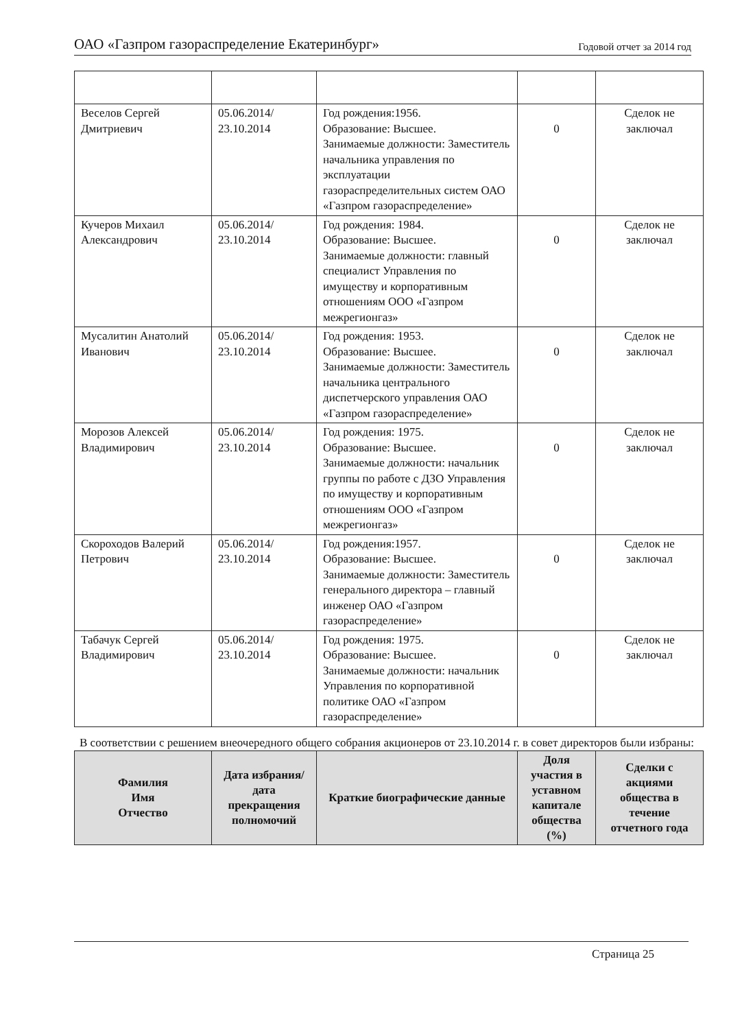ОАО «Газпром газораспределение Екатеринбург» Годовой отчет за 2014 год
| Веселов Сергей Дмитриевич | 05.06.2014/ 23.10.2014 | Год рождения:1956. Образование: Высшее. Занимаемые должности: Заместитель начальника управления по эксплуатации газораспределительных систем ОАО «Газпром газораспределение» | 0 | Сделок не заключал |
| Кучеров Михаил Александрович | 05.06.2014/ 23.10.2014 | Год рождения: 1984. Образование: Высшее. Занимаемые должности: главный специалист Управления по имуществу и корпоративным отношениям ООО «Газпром межрегионгаз» | 0 | Сделок не заключал |
| Мусалитин Анатолий Иванович | 05.06.2014/ 23.10.2014 | Год рождения: 1953. Образование: Высшее. Занимаемые должности: Заместитель начальника центрального диспетчерского управления ОАО «Газпром газораспределение» | 0 | Сделок не заключал |
| Морозов Алексей Владимирович | 05.06.2014/ 23.10.2014 | Год рождения: 1975. Образование: Высшее. Занимаемые должности: начальник группы по работе с ДЗО Управления по имуществу и корпоративным отношениям ООО «Газпром межрегионгаз» | 0 | Сделок не заключал |
| Скороходов Валерий Петрович | 05.06.2014/ 23.10.2014 | Год рождения:1957. Образование: Высшее. Занимаемые должности: Заместитель генерального директора – главный инженер ОАО «Газпром газораспределение» | 0 | Сделок не заключал |
| Табачук Сергей Владимирович | 05.06.2014/ 23.10.2014 | Год рождения: 1975. Образование: Высшее. Занимаемые должности: начальник Управления по корпоративной политике ОАО «Газпром газораспределение» | 0 | Сделок не заключал |
В соответствии с решением внеочередного общего собрания акционеров от 23.10.2014 г. в совет директоров были избраны:
| Фамилия Имя Отчество | Дата избрания/ дата прекращения полномочий | Краткие биографические данные | Доля участия в уставном капитале общества (%) | Сделки с акциями общества в течение отчетного года |
| --- | --- | --- | --- | --- |
Страница 25